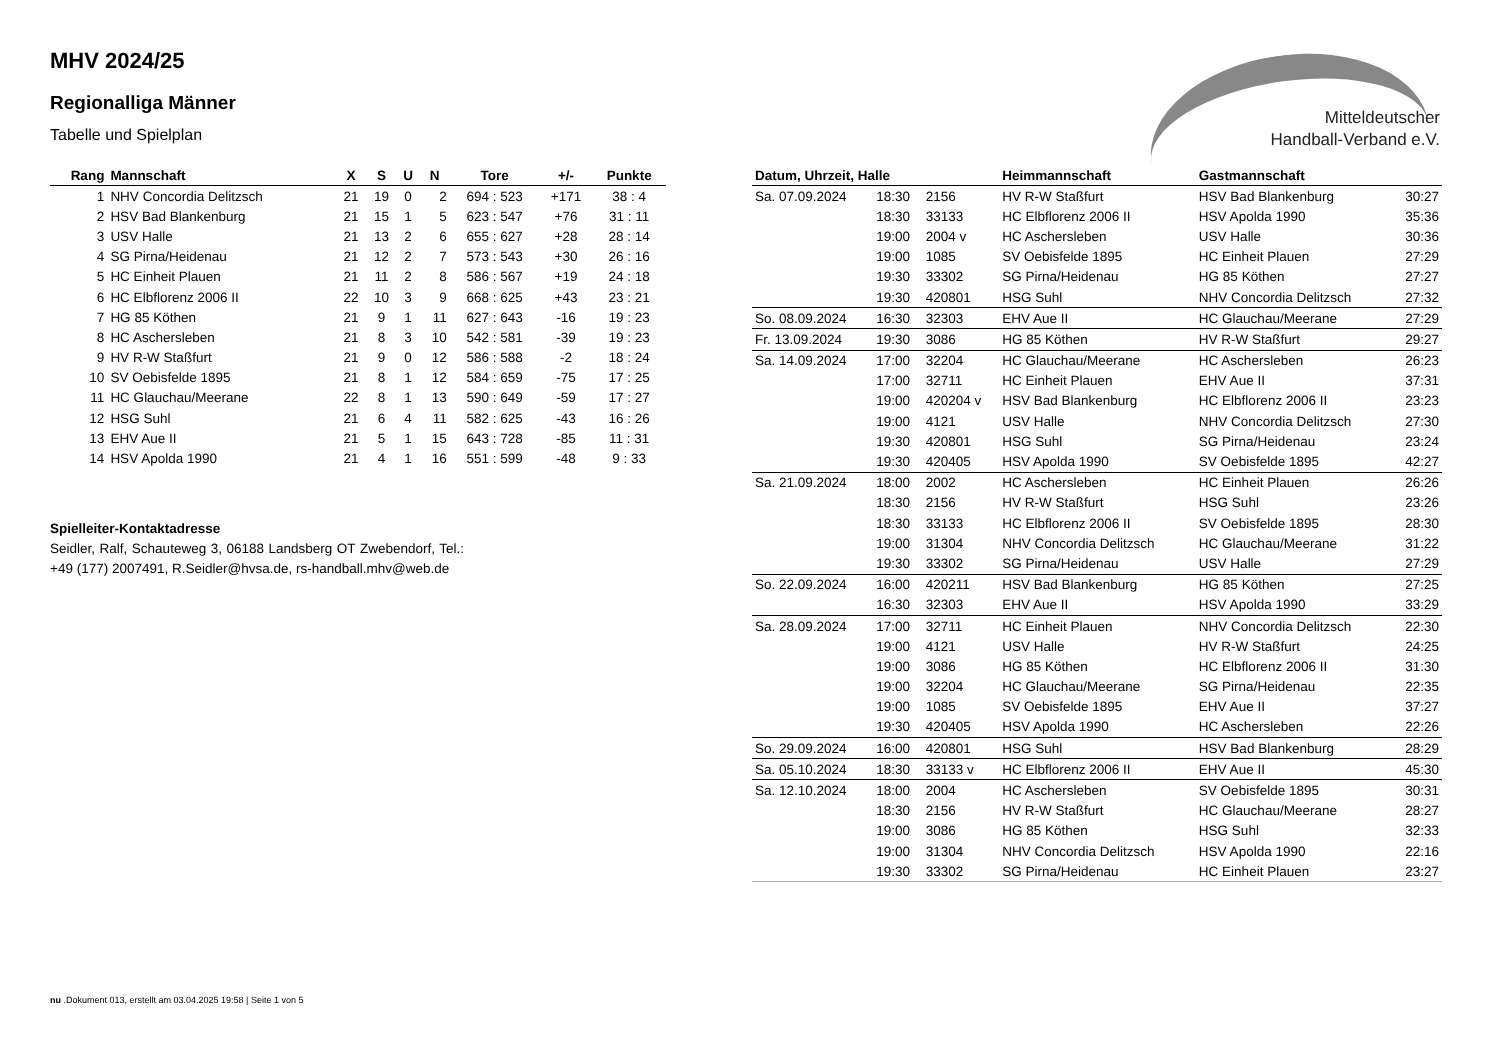Mitteldeutscher
Handball-Verband e.V.
MHV 2024/25
Regionalliga Männer
Tabelle und Spielplan
| Rang | Mannschaft | X | S | U | N | Tore | +/- | Punkte |
| --- | --- | --- | --- | --- | --- | --- | --- | --- |
| 1 | NHV Concordia Delitzsch | 21 | 19 | 0 | 2 | 694 : 523 | +171 | 38 : 4 |
| 2 | HSV Bad Blankenburg | 21 | 15 | 1 | 5 | 623 : 547 | +76 | 31 : 11 |
| 3 | USV Halle | 21 | 13 | 2 | 6 | 655 : 627 | +28 | 28 : 14 |
| 4 | SG Pirna/Heidenau | 21 | 12 | 2 | 7 | 573 : 543 | +30 | 26 : 16 |
| 5 | HC Einheit Plauen | 21 | 11 | 2 | 8 | 586 : 567 | +19 | 24 : 18 |
| 6 | HC Elbflorenz 2006 II | 22 | 10 | 3 | 9 | 668 : 625 | +43 | 23 : 21 |
| 7 | HG 85 Köthen | 21 | 9 | 1 | 11 | 627 : 643 | -16 | 19 : 23 |
| 8 | HC Aschersleben | 21 | 8 | 3 | 10 | 542 : 581 | -39 | 19 : 23 |
| 9 | HV R-W Staßfurt | 21 | 9 | 0 | 12 | 586 : 588 | -2 | 18 : 24 |
| 10 | SV Oebisfelde 1895 | 21 | 8 | 1 | 12 | 584 : 659 | -75 | 17 : 25 |
| 11 | HC Glauchau/Meerane | 22 | 8 | 1 | 13 | 590 : 649 | -59 | 17 : 27 |
| 12 | HSG Suhl | 21 | 6 | 4 | 11 | 582 : 625 | -43 | 16 : 26 |
| 13 | EHV Aue II | 21 | 5 | 1 | 15 | 643 : 728 | -85 | 11 : 31 |
| 14 | HSV Apolda 1990 | 21 | 4 | 1 | 16 | 551 : 599 | -48 | 9 : 33 |
Spielleiter-Kontaktadresse
Seidler, Ralf, Schauteweg 3, 06188 Landsberg OT Zwebendorf, Tel.: +49 (177) 2007491, R.Seidler@hvsa.de, rs-handball.mhv@web.de
| Datum, Uhrzeit, Halle | | | Heimmannschaft | Gastmannschaft | |
| --- | --- | --- | --- | --- | --- |
| Sa. 07.09.2024 | 18:30 | 2156 | HV R-W Staßfurt | HSV Bad Blankenburg | 30:27 |
| | 18:30 | 33133 | HC Elbflorenz 2006 II | HSV Apolda 1990 | 35:36 |
| | 19:00 | 2004 v | HC Aschersleben | USV Halle | 30:36 |
| | 19:00 | 1085 | SV Oebisfelde 1895 | HC Einheit Plauen | 27:29 |
| | 19:30 | 33302 | SG Pirna/Heidenau | HG 85 Köthen | 27:27 |
| | 19:30 | 420801 | HSG Suhl | NHV Concordia Delitzsch | 27:32 |
| So. 08.09.2024 | 16:30 | 32303 | EHV Aue II | HC Glauchau/Meerane | 27:29 |
| Fr. 13.09.2024 | 19:30 | 3086 | HG 85 Köthen | HV R-W Staßfurt | 29:27 |
| Sa. 14.09.2024 | 17:00 | 32204 | HC Glauchau/Meerane | HC Aschersleben | 26:23 |
| | 17:00 | 32711 | HC Einheit Plauen | EHV Aue II | 37:31 |
| | 19:00 | 420204 v | HSV Bad Blankenburg | HC Elbflorenz 2006 II | 23:23 |
| | 19:00 | 4121 | USV Halle | NHV Concordia Delitzsch | 27:30 |
| | 19:30 | 420801 | HSG Suhl | SG Pirna/Heidenau | 23:24 |
| | 19:30 | 420405 | HSV Apolda 1990 | SV Oebisfelde 1895 | 42:27 |
| Sa. 21.09.2024 | 18:00 | 2002 | HC Aschersleben | HC Einheit Plauen | 26:26 |
| | 18:30 | 2156 | HV R-W Staßfurt | HSG Suhl | 23:26 |
| | 18:30 | 33133 | HC Elbflorenz 2006 II | SV Oebisfelde 1895 | 28:30 |
| | 19:00 | 31304 | NHV Concordia Delitzsch | HC Glauchau/Meerane | 31:22 |
| | 19:30 | 33302 | SG Pirna/Heidenau | USV Halle | 27:29 |
| So. 22.09.2024 | 16:00 | 420211 | HSV Bad Blankenburg | HG 85 Köthen | 27:25 |
| | 16:30 | 32303 | EHV Aue II | HSV Apolda 1990 | 33:29 |
| Sa. 28.09.2024 | 17:00 | 32711 | HC Einheit Plauen | NHV Concordia Delitzsch | 22:30 |
| | 19:00 | 4121 | USV Halle | HV R-W Staßfurt | 24:25 |
| | 19:00 | 3086 | HG 85 Köthen | HC Elbflorenz 2006 II | 31:30 |
| | 19:00 | 32204 | HC Glauchau/Meerane | SG Pirna/Heidenau | 22:35 |
| | 19:00 | 1085 | SV Oebisfelde 1895 | EHV Aue II | 37:27 |
| | 19:30 | 420405 | HSV Apolda 1990 | HC Aschersleben | 22:26 |
| So. 29.09.2024 | 16:00 | 420801 | HSG Suhl | HSV Bad Blankenburg | 28:29 |
| Sa. 05.10.2024 | 18:30 | 33133 v | HC Elbflorenz 2006 II | EHV Aue II | 45:30 |
| Sa. 12.10.2024 | 18:00 | 2004 | HC Aschersleben | SV Oebisfelde 1895 | 30:31 |
| | 18:30 | 2156 | HV R-W Staßfurt | HC Glauchau/Meerane | 28:27 |
| | 19:00 | 3086 | HG 85 Köthen | HSG Suhl | 32:33 |
| | 19:00 | 31304 | NHV Concordia Delitzsch | HSV Apolda 1990 | 22:16 |
| | 19:30 | 33302 | SG Pirna/Heidenau | HC Einheit Plauen | 23:27 |
nu .Dokument 013, erstellt am 03.04.2025 19:58 | Seite 1 von 5